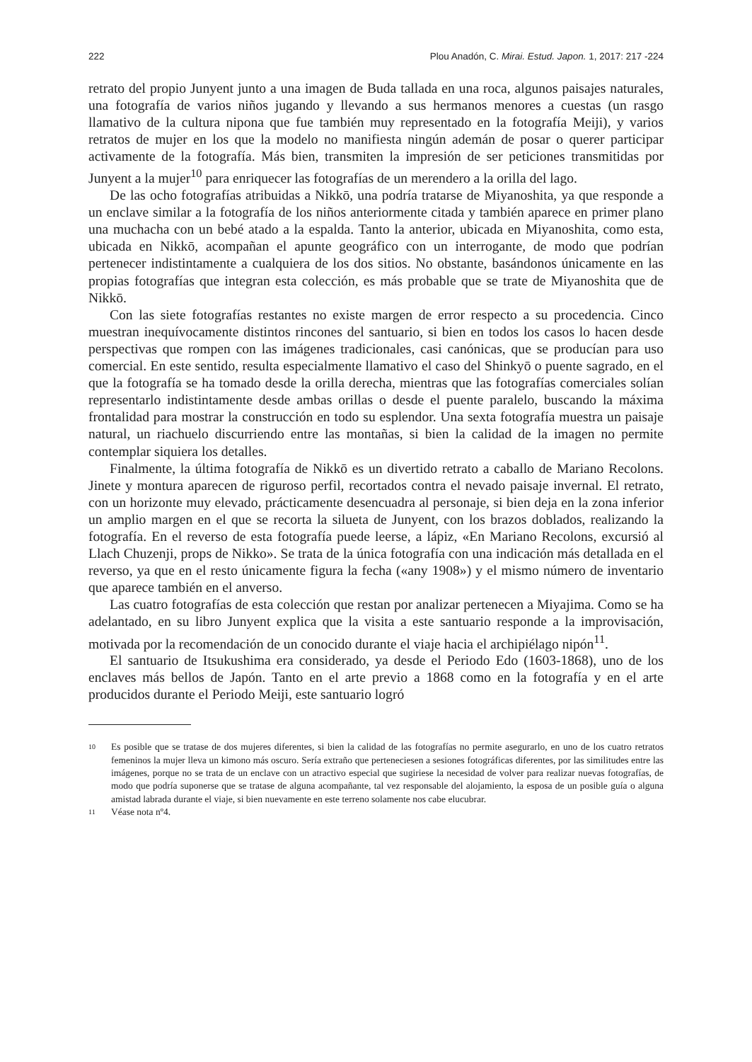222 Plou Anadón, C. Mirai. Estud. Japon. 1, 2017: 217 -224
retrato del propio Junyent junto a una imagen de Buda tallada en una roca, algunos paisajes naturales, una fotografía de varios niños jugando y llevando a sus hermanos menores a cuestas (un rasgo llamativo de la cultura nipona que fue también muy re­presentado en la fotografía Meiji), y varios retratos de mujer en los que la modelo no manifiesta ningún ademán de posar o querer participar activamente de la fotografía. Más bien, transmiten la impresión de ser peticiones transmitidas por Junyent a la mujer<sup>10</sup> para enriquecer las fotografías de un merendero a la orilla del lago.
De las ocho fotografías atribuidas a Nikkō, una podría tratarse de Miyanoshita, ya que responde a un enclave similar a la fotografía de los niños anteriormente citada y también aparece en primer plano una muchacha con un bebé atado a la espalda. Tanto la anterior, ubicada en Miyanoshita, como esta, ubicada en Nikkō, acompañan el apunte geográfico con un interrogante, de modo que podrían pertenecer indis­tintamente a cualquiera de los dos sitios. No obstante, basándonos únicamente en las propias fotografías que integran esta colección, es más probable que se trate de Miyanoshita que de Nikkō.
Con las siete fotografías restantes no existe margen de error respecto a su proce­dencia. Cinco muestran inequívocamente distintos rincones del santuario, si bien en todos los casos lo hacen desde perspectivas que rompen con las imágenes tradicio­nales, casi canónicas, que se producían para uso comercial. En este sentido, resulta especialmente llamativo el caso del Shinkyō o puente sagrado, en el que la fotogra­fía se ha tomado desde la orilla derecha, mientras que las fotografías comerciales solían representarlo indistintamente desde ambas orillas o desde el puente paralelo, buscando la máxima frontalidad para mostrar la construcción en todo su esplendor. Una sexta fotografía muestra un paisaje natural, un riachuelo discurriendo entre las montañas, si bien la calidad de la imagen no permite contemplar siquiera los detalles.
Finalmente, la última fotografía de Nikkō es un divertido retrato a caballo de Mariano Recolons. Jinete y montura aparecen de riguroso perfil, recortados contra el nevado paisaje invernal. El retrato, con un horizonte muy elevado, prácticamente desencuadra al personaje, si bien deja en la zona inferior un amplio margen en el que se recorta la silueta de Junyent, con los brazos doblados, realizando la fotografía. En el reverso de esta fotografía puede leerse, a lápiz, «En Mariano Recolons, excursió al Llach Chuzenji, props de Nikko». Se trata de la única fotografía con una indica­ción más detallada en el reverso, ya que en el resto únicamente figura la fecha («any 1908») y el mismo número de inventario que aparece también en el anverso.
Las cuatro fotografías de esta colección que restan por analizar pertenecen a Mi­yajima. Como se ha adelantado, en su libro Junyent explica que la visita a este san­tuario responde a la improvisación, motivada por la recomendación de un conocido durante el viaje hacia el archipiélago nipón<sup>11</sup>.
El santuario de Itsukushima era considerado, ya desde el Periodo Edo (1603-1868), uno de los enclaves más bellos de Japón. Tanto en el arte previo a 1868 como en la fotografía y en el arte producidos durante el Periodo Meiji, este santuario logró
10 Es posible que se tratase de dos mujeres diferentes, si bien la calidad de las fotografías no permite asegurarlo, en uno de los cuatro retratos femeninos la mujer lleva un kimono más oscuro. Sería extraño que perteneciesen a sesiones fotográficas diferentes, por las similitudes entre las imágenes, porque no se trata de un enclave con un atractivo especial que sugiriese la necesidad de volver para realizar nuevas fotografías, de modo que podría suponerse que se tratase de alguna acompañante, tal vez responsable del alojamiento, la esposa de un posible guía o alguna amistad labrada durante el viaje, si bien nuevamente en este terreno solamente nos cabe elucubrar.
11 Véase nota nº4.